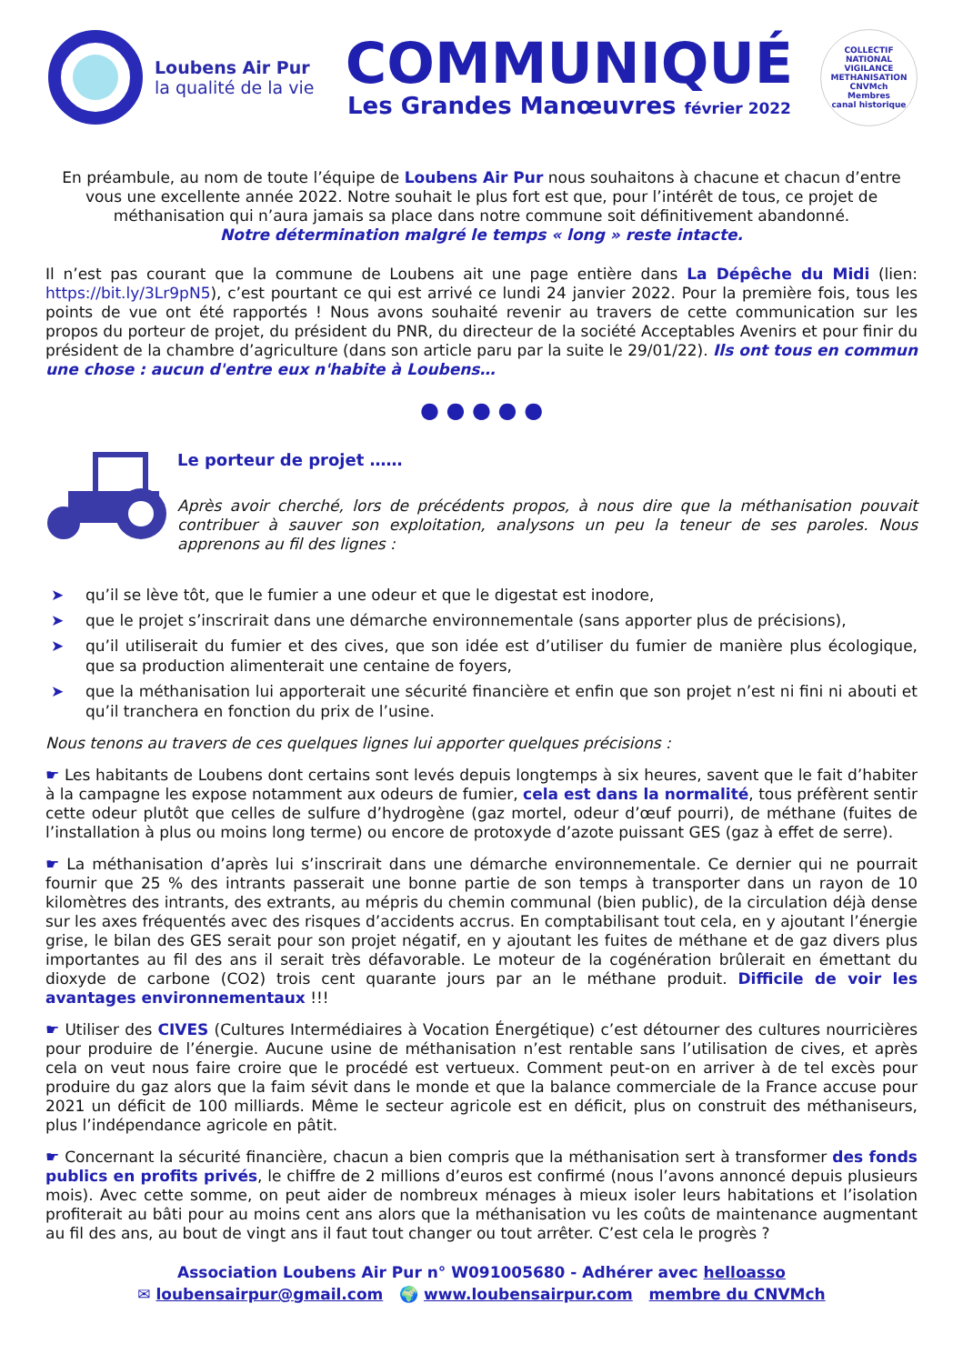Loubens Air Pur
la qualité de la vie
COMMUNIQUÉ
Les Grandes Manœuvres février 2022
COLLECTIF NATIONAL VIGILANCE METHANISATION
CNVMch
Membres
canal historique
En préambule, au nom de toute l’équipe de Loubens Air Pur nous souhaitons à chacune et chacun d’entre vous une excellente année 2022. Notre souhait le plus fort est que, pour l’intérêt de tous, ce projet de méthanisation qui n’aura jamais sa place dans notre commune soit définitivement abandonné.
Notre détermination malgré le temps « long » reste intacte.
Il n’est pas courant que la commune de Loubens ait une page entière dans La Dépêche du Midi (lien: https://bit.ly/3Lr9pN5), c’est pourtant ce qui est arrivé ce lundi 24 janvier 2022. Pour la première fois, tous les points de vue ont été rapportés ! Nous avons souhaité revenir au travers de cette communication sur les propos du porteur de projet, du président du PNR, du directeur de la société Acceptables Avenirs et pour finir du président de la chambre d’agriculture (dans son article paru par la suite le 29/01/22). Ils ont tous en commun une chose : aucun d'entre eux n'habite à Loubens…
● ● ● ● ●
Le porteur de projet ……
Après avoir cherché, lors de précédents propos, à nous dire que la méthanisation pouvait contribuer à sauver son exploitation, analysons un peu la teneur de ses paroles. Nous apprenons au fil des lignes :
➤ qu’il se lève tôt, que le fumier a une odeur et que le digestat est inodore,
➤ que le projet s’inscrirait dans une démarche environnementale (sans apporter plus de précisions),
➤ qu’il utiliserait du fumier et des cives, que son idée est d’utiliser du fumier de manière plus écologique, que sa production alimenterait une centaine de foyers,
➤ que la méthanisation lui apporterait une sécurité financière et enfin que son projet n’est ni fini ni abouti et qu’il tranchera en fonction du prix de l’usine.
Nous tenons au travers de ces quelques lignes lui apporter quelques précisions :
☛ Les habitants de Loubens dont certains sont levés depuis longtemps à six heures, savent que le fait d’habiter à la campagne les expose notamment aux odeurs de fumier, cela est dans la normalité, tous préfèrent sentir cette odeur plutôt que celles de sulfure d’hydrogène (gaz mortel, odeur d’œuf pourri), de méthane (fuites de l’installation à plus ou moins long terme) ou encore de protoxyde d’azote puissant GES (gaz à effet de serre).
☛ La méthanisation d’après lui s’inscrirait dans une démarche environnementale. Ce dernier qui ne pourrait fournir que 25 % des intrants passerait une bonne partie de son temps à transporter dans un rayon de 10 kilomètres des intrants, des extrants, au mépris du chemin communal (bien public), de la circulation déjà dense sur les axes fréquentés avec des risques d’accidents accrus. En comptabilisant tout cela, en y ajoutant l’énergie grise, le bilan des GES serait pour son projet négatif, en y ajoutant les fuites de méthane et de gaz divers plus importantes au fil des ans il serait très défavorable. Le moteur de la cogénération brûlerait en émettant du dioxyde de carbone (CO2) trois cent quarante jours par an le méthane produit. Difficile de voir les avantages environnementaux !!!
☛ Utiliser des CIVES (Cultures Intermédiaires à Vocation Énergétique) c’est détourner des cultures nourricières pour produire de l’énergie. Aucune usine de méthanisation n’est rentable sans l’utilisation de cives, et après cela on veut nous faire croire que le procédé est vertueux. Comment peut-on en arriver à de tel excès pour produire du gaz alors que la faim sévit dans le monde et que la balance commerciale de la France accuse pour 2021 un déficit de 100 milliards. Même le secteur agricole est en déficit, plus on construit des méthaniseurs, plus l’indépendance agricole en pâtit.
☛ Concernant la sécurité financière, chacun a bien compris que la méthanisation sert à transformer des fonds publics en profits privés, le chiffre de 2 millions d’euros est confirmé (nous l’avons annoncé depuis plusieurs mois). Avec cette somme, on peut aider de nombreux ménages à mieux isoler leurs habitations et l’isolation profiterait au bâti pour au moins cent ans alors que la méthanisation vu les coûts de maintenance augmentant au fil des ans, au bout de vingt ans il faut tout changer ou tout arrêter. C’est cela le progrès ?
Association Loubens Air Pur n° W091005680 - Adhérer avec helloasso
✉ loubensairpur@gmail.com 🌍 www.loubensairpur.com membre du CNVMch